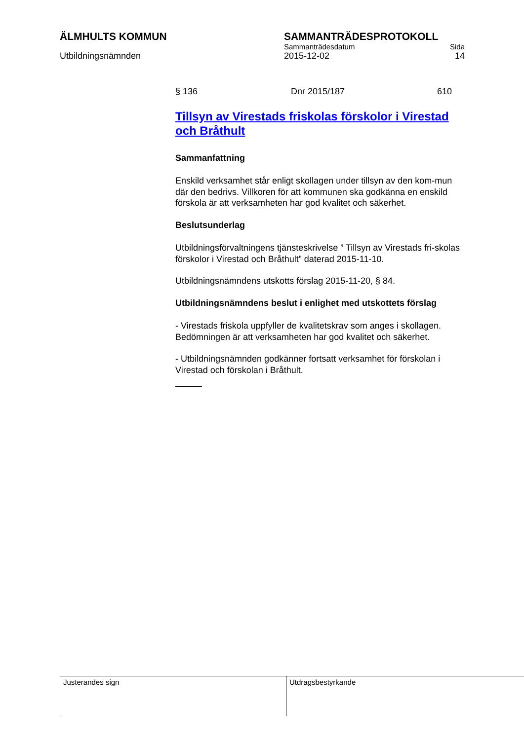ÄLMHULTS KOMMUN SAMMANTRÄDESPROTOKOLL
Sammanträdesdatum Sida
Utbildningsnämnden 2015-12-02 14
§ 136 Dnr 2015/187 610
Tillsyn av Virestads friskolas förskolor i Virestad och Bråthult
Sammanfattning
Enskild verksamhet står enligt skollagen under tillsyn av den kom-mun där den bedrivs. Villkoren för att kommunen ska godkänna en enskild förskola är att verksamheten har god kvalitet och säkerhet.
Beslutsunderlag
Utbildningsförvaltningens tjänsteskrivelse ” Tillsyn av Virestads fri-skolas förskolor i Virestad och Bråthult” daterad 2015-11-10.
Utbildningsnämndens utskotts förslag 2015-11-20, § 84.
Utbildningsnämndens beslut i enlighet med utskottets förslag
- Virestads friskola uppfyller de kvalitetskrav som anges i skollagen. Bedömningen är att verksamheten har god kvalitet och säkerhet.
- Utbildningsnämnden godkänner fortsatt verksamhet för förskolan i Virestad och förskolan i Bråthult.
Justerandes sign Utdragsbestyrkande